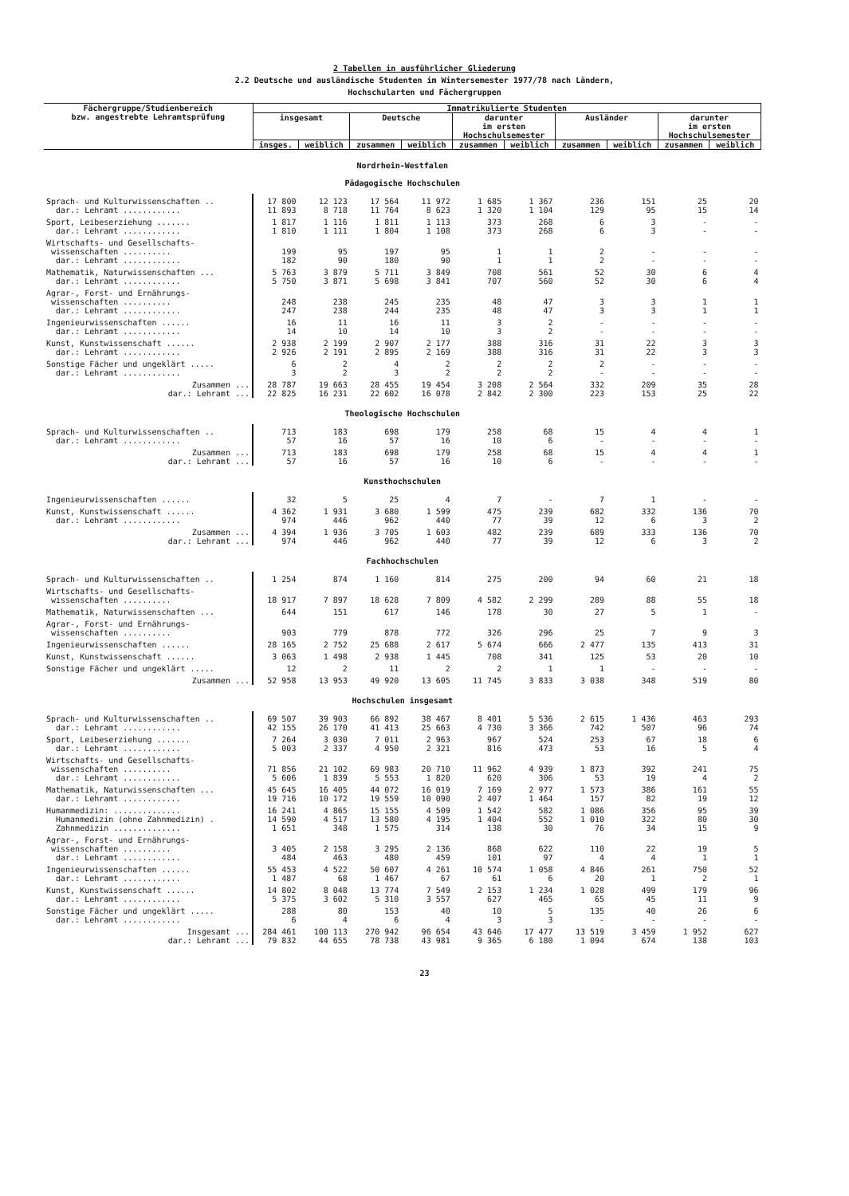2 Tabellen in ausführlicher Gliederung
2.2 Deutsche und ausländische Studenten im Wintersemester 1977/78 nach Ländern,
Hochschularten und Fächergruppen
| Fächergruppe/Studienbereich bzw. angestrebte Lehramtsprüfung | Immatrikulierte Studenten | | | | | | | | | |
| --- | --- | --- | --- | --- | --- | --- | --- | --- | --- | --- |
| | insgesamt | | Deutsche | | darunter im ersten Hochschulsemester | | Ausländer | | darunter im ersten Hochschulsemester | |
| | insges. | weiblich | zusammen | weiblich | zusammen | weiblich | zusammen | weiblich | zusammen | weiblich |
| Nordrhein-Westfalen Pädagogische Hochschulen | | | | | | | | | | |
| Sprach- und Kulturwissenschaften .. dar.: Lehramt ............ | 17 800 11 893 | 12 123 8 718 | 17 564 11 764 | 11 972 8 623 | 1 685 1 320 | 1 367 1 104 | 236 129 | 151 95 | 25 15 | 20 14 |
| Sport, Leibeserziehung ....... dar.: Lehramt ............ | 1 817 1 810 | 1 116 1 111 | 1 811 1 804 | 1 113 1 108 | 373 373 | 268 268 | 6 6 | 3 3 | - - | - - |
| Wirtschafts- und Gesellschafts- wissenschaften .......... dar.: Lehramt ............ | 199 182 | 95 90 | 197 180 | 95 90 | 1 1 | 1 1 | 2 2 | - - | - - | - - |
| Mathematik, Naturwissenschaften ... dar.: Lehramt ............ | 5 763 5 750 | 3 879 3 871 | 5 711 5 698 | 3 849 3 841 | 708 707 | 561 560 | 52 52 | 30 30 | 6 6 | 4 4 |
| Agrar-, Forst- und Ernährungs- wissenschaften .......... dar.: Lehramt ............ | 248 247 | 238 238 | 245 244 | 235 235 | 48 48 | 47 47 | 3 3 | 3 3 | 1 1 | 1 1 |
| Ingenieurwissenschaften ...... dar.: Lehramt ............ | 16 14 | 11 10 | 16 14 | 11 10 | 3 3 | 2 2 | - - | - - | - - | - - |
| Kunst, Kunstwissenschaft ...... dar.: Lehramt ............ | 2 938 2 926 | 2 199 2 191 | 2 907 2 895 | 2 177 2 169 | 388 388 | 316 316 | 31 31 | 22 22 | 3 3 | 3 3 |
| Sonstige Fächer und ungeklärt ..... dar.: Lehramt ............ | 6 3 | 2 2 | 4 3 | 2 2 | 2 2 | 2 2 | 2 - | - - | - - | - - |
| Zusammen ... dar.: Lehramt ... | 28 787 22 825 | 19 663 16 231 | 28 455 22 602 | 19 454 16 078 | 3 208 2 842 | 2 564 2 300 | 332 223 | 209 153 | 35 25 | 28 22 |
| Theologische Hochschulen | | | | | | | | | | |
| Sprach- und Kulturwissenschaften .. dar.: Lehramt ............ | 713 57 | 183 16 | 698 57 | 179 16 | 258 10 | 68 6 | 15 - | 4 - | 4 - | 1 - |
| Zusammen ... dar.: Lehramt ... | 713 57 | 183 16 | 698 57 | 179 16 | 258 10 | 68 6 | 15 - | 4 - | 4 - | 1 - |
| Kunsthochschulen | | | | | | | | | | |
| Ingenieurwissenschaften ...... | 32 | 5 | 25 | 4 | 7 | - | 7 | 1 | - | - |
| Kunst, Kunstwissenschaft ...... dar.: Lehramt ............ | 4 362 974 | 1 931 446 | 3 680 962 | 1 599 440 | 475 77 | 239 39 | 682 12 | 332 6 | 136 3 | 70 2 |
| Zusammen ... dar.: Lehramt ... | 4 394 974 | 1 936 446 | 3 705 962 | 1 603 440 | 482 77 | 239 39 | 689 12 | 333 6 | 136 3 | 70 2 |
| Fachhochschulen | | | | | | | | | | |
| Sprach- und Kulturwissenschaften .. | 1 254 | 874 | 1 160 | 814 | 275 | 200 | 94 | 60 | 21 | 18 |
| Wirtschafts- und Gesellschafts- wissenschaften .......... | 18 917 | 7 897 | 18 628 | 7 809 | 4 582 | 2 299 | 289 | 88 | 55 | 18 |
| Mathematik, Naturwissenschaften ... | 644 | 151 | 617 | 146 | 178 | 30 | 27 | 5 | 1 | - |
| Agrar-, Forst- und Ernährungs- wissenschaften .......... | 903 | 779 | 878 | 772 | 326 | 296 | 25 | 7 | 9 | 3 |
| Ingenieurwissenschaften ...... | 28 165 | 2 752 | 25 688 | 2 617 | 5 674 | 666 | 2 477 | 135 | 413 | 31 |
| Kunst, Kunstwissenschaft ...... | 3 063 | 1 498 | 2 938 | 1 445 | 708 | 341 | 125 | 53 | 20 | 10 |
| Sonstige Fächer und ungeklärt ..... | 12 | 2 | 11 | 2 | 2 | 1 | 1 | - | - | - |
| Zusammen ... | 52 958 | 13 953 | 49 920 | 13 605 | 11 745 | 3 833 | 3 038 | 348 | 519 | 80 |
| Hochschulen insgesamt | | | | | | | | | | |
| Sprach- und Kulturwissenschaften .. dar.: Lehramt ............ | 69 507 42 155 | 39 903 26 170 | 66 892 41 413 | 38 467 25 663 | 8 401 4 730 | 5 536 3 366 | 2 615 742 | 1 436 507 | 463 96 | 293 74 |
| Sport, Leibeserziehung ....... dar.: Lehramt ............ | 7 264 5 003 | 3 030 2 337 | 7 011 4 950 | 2 963 2 321 | 967 816 | 524 473 | 253 53 | 67 16 | 18 5 | 6 4 |
| Wirtschafts- und Gesellschafts- wissenschaften .......... dar.: Lehramt ............ | 71 856 5 606 | 21 102 1 839 | 69 983 5 553 | 20 710 1 820 | 11 962 620 | 4 939 306 | 1 873 53 | 392 19 | 241 4 | 75 2 |
| Mathematik, Naturwissenschaften ... dar.: Lehramt ............ | 45 645 19 716 | 16 405 10 172 | 44 072 19 559 | 16 019 10 090 | 7 169 2 407 | 2 977 1 464 | 1 573 157 | 386 82 | 161 19 | 55 12 |
| Humanmedizin: .............. Humanmedizin (ohne Zahnmedizin) . Zahnmedizin .............. | 16 241 14 590 1 651 | 4 865 4 517 348 | 15 155 13 580 1 575 | 4 509 4 195 314 | 1 542 1 404 138 | 582 552 30 | 1 086 1 010 76 | 356 322 34 | 95 80 15 | 39 30 9 |
| Agrar-, Forst- und Ernährungs- wissenschaften .......... dar.: Lehramt ............ | 3 405 484 | 2 158 463 | 3 295 480 | 2 136 459 | 868 101 | 622 97 | 110 4 | 22 4 | 19 1 | 5 1 |
| Ingenieurwissenschaften ...... dar.: Lehramt ............ | 55 453 1 487 | 4 522 68 | 50 607 1 467 | 4 261 67 | 10 574 61 | 1 058 6 | 4 846 20 | 261 1 | 750 2 | 52 1 |
| Kunst, Kunstwissenschaft ...... dar.: Lehramt ............ | 14 802 5 375 | 8 048 3 602 | 13 774 5 310 | 7 549 3 557 | 2 153 627 | 1 234 465 | 1 028 65 | 499 45 | 179 11 | 96 9 |
| Sonstige Fächer und ungeklärt ..... dar.: Lehramt ............ | 288 6 | 80 4 | 153 6 | 40 4 | 10 3 | 5 3 | 135 - | 40 - | 26 - | 6 - |
| Insgesamt ... dar.: Lehramt ... | 284 461 79 832 | 100 113 44 655 | 270 942 78 738 | 96 654 43 981 | 43 646 9 365 | 17 477 6 180 | 13 519 1 094 | 3 459 674 | 1 952 138 | 627 103 |
23